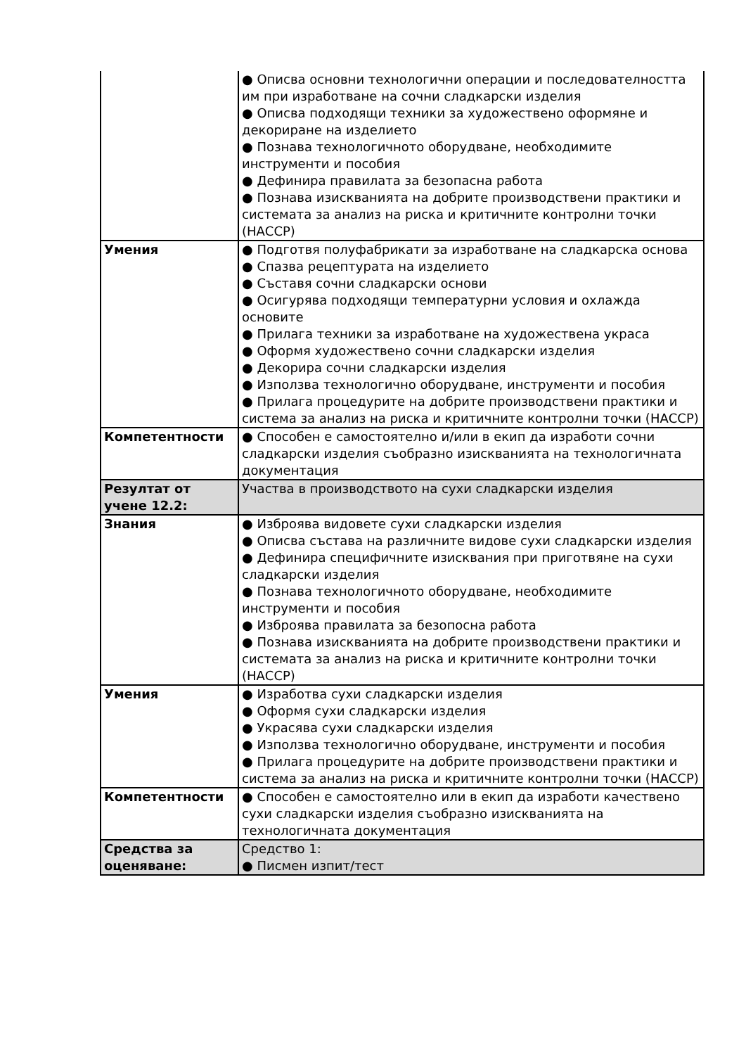| | ● Описва основни технологични операции и последователността им при изработване на сочни сладкарски изделия ● Описва подходящи техники за художествено оформяне и декориране на изделието ● Познава технологичното оборудване, необходимите инструменти и пособия ● Дефинира правилата за безопасна работа ● Познава изискванията на добрите производствени практики и системата за анализ на риска и критичните контролни точки (НАССР) |
| Умения | ● Подготвя полуфабрикати за изработване на сладкарска основа ● Спазва рецептурата на изделието ● Съставя сочни сладкарски основи ● Осигурява подходящи температурни условия и охлажда основите ● Прилага техники за изработване на художествена украса ● Оформя художествено сочни сладкарски изделия ● Декорира сочни сладкарски изделия ● Използва технологично оборудване, инструменти и пособия ● Прилага процедурите на добрите производствени практики и система за анализ на риска и критичните контролни точки (НАССР) |
| Компетентности | ● Способен е самостоятелно и/или в екип да изработи сочни сладкарски изделия съобразно изискванията на технологичната документация |
| Резултат от учене 12.2: | Участва в производството на сухи сладкарски изделия |
| Знания | ● Изброява видовете сухи сладкарски изделия ● Описва състава на различните видове сухи сладкарски изделия ● Дефинира специфичните изисквания при приготвяне на сухи сладкарски изделия ● Познава технологичното оборудване, необходимите инструменти и пособия ● Изброява правилата за безопосна работа ● Познава изискванията на добрите производствени практики и системата за анализ на риска и критичните контролни точки (НАССР) |
| Умения | ● Изработва сухи сладкарски изделия ● Оформя сухи сладкарски изделия ● Украсява сухи сладкарски изделия ● Използва технологично оборудване, инструменти и пособия ● Прилага процедурите на добрите производствени практики и система за анализ на риска и критичните контролни точки (НАССР) |
| Компетентности | ● Способен е самостоятелно или в екип да изработи качествено сухи сладкарски изделия съобразно изискванията на технологичната документация |
| Средства за оценяване: | Средство 1: ● Писмен изпит/тест |